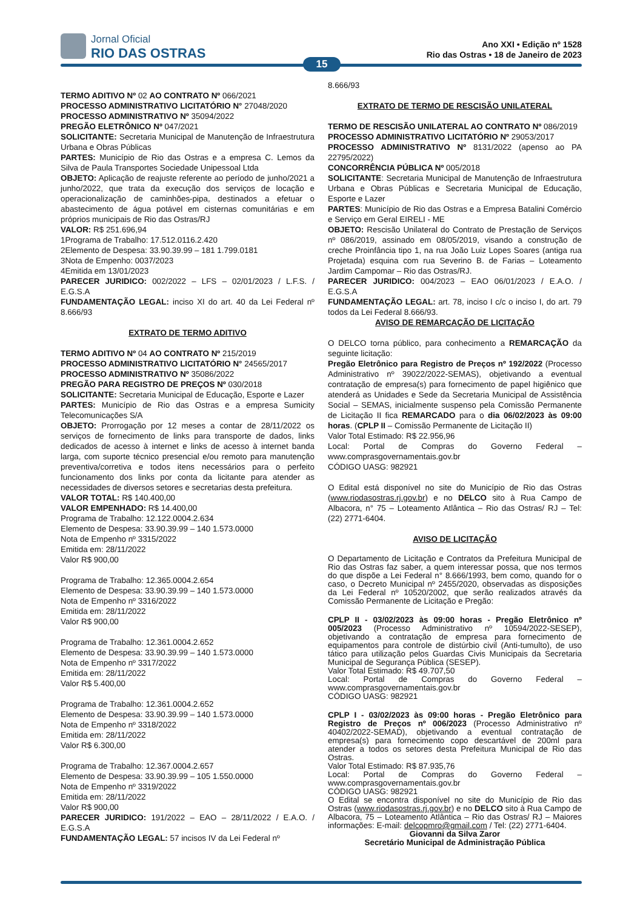Jornal Oficial
RIO DAS OSTRAS
Ano XXI • Edição nº 1528
Rio das Ostras • 18 de Janeiro de 2023
15
TERMO ADITIVO Nº 02 AO CONTRATO Nº 066/2021
PROCESSO ADMINISTRATIVO LICITATÓRIO N° 27048/2020
PROCESSO ADMINISTRATIVO Nº 35094/2022
PREGÃO ELETRÔNICO Nº 047/2021
SOLICITANTE: Secretaria Municipal de Manutenção de Infraestrutura Urbana e Obras Públicas
PARTES: Município de Rio das Ostras e a empresa C. Lemos da Silva de Paula Transportes Sociedade Unipessoal Ltda
OBJETO: Aplicação de reajuste referente ao período de junho/2021 a junho/2022, que trata da execução dos serviços de locação e operacionalização de caminhões-pipa, destinados a efetuar o abastecimento de água potável em cisternas comunitárias e em próprios municipais de Rio das Ostras/RJ
VALOR: R$ 251.696,94
1Programa de Trabalho: 17.512.0116.2.420
2Elemento de Despesa: 33.90.39.99 – 181 1.799.0181
3Nota de Empenho: 0037/2023
4Emitida em 13/01/2023
PARECER JURIDICO: 002/2022 – LFS – 02/01/2023 / L.F.S. / E.G.S.A
FUNDAMENTAÇÃO LEGAL: inciso XI do art. 40 da Lei Federal nº 8.666/93
EXTRATO DE TERMO ADITIVO
TERMO ADITIVO Nº 04 AO CONTRATO Nº 215/2019
PROCESSO ADMINISTRATIVO LICITATÓRIO N° 24565/2017
PROCESSO ADMINISTRATIVO Nº 35086/2022
PREGÃO PARA REGISTRO DE PREÇOS Nº 030/2018
SOLICITANTE: Secretaria Municipal de Educação, Esporte e Lazer
PARTES: Município de Rio das Ostras e a empresa Sumicity Telecomunicações S/A
OBJETO: Prorrogação por 12 meses a contar de 28/11/2022 os serviços de fornecimento de links para transporte de dados, links dedicados de acesso à internet e links de acesso à internet banda larga, com suporte técnico presencial e/ou remoto para manutenção preventiva/corretiva e todos itens necessários para o perfeito funcionamento dos links por conta da licitante para atender as necessidades de diversos setores e secretarias desta prefeitura.
VALOR TOTAL: R$ 140.400,00
VALOR EMPENHADO: R$ 14.400,00
Programa de Trabalho: 12.122.0004.2.634
Elemento de Despesa: 33.90.39.99 – 140 1.573.0000
Nota de Empenho nº 3315/2022
Emitida em: 28/11/2022
Valor R$ 900,00
Programa de Trabalho: 12.365.0004.2.654
Elemento de Despesa: 33.90.39.99 – 140 1.573.0000
Nota de Empenho nº 3316/2022
Emitida em: 28/11/2022
Valor R$ 900,00
Programa de Trabalho: 12.361.0004.2.652
Elemento de Despesa: 33.90.39.99 – 140 1.573.0000
Nota de Empenho nº 3317/2022
Emitida em: 28/11/2022
Valor R$ 5.400,00
Programa de Trabalho: 12.361.0004.2.652
Elemento de Despesa: 33.90.39.99 – 140 1.573.0000
Nota de Empenho nº 3318/2022
Emitida em: 28/11/2022
Valor R$ 6.300,00
Programa de Trabalho: 12.367.0004.2.657
Elemento de Despesa: 33.90.39.99 – 105 1.550.0000
Nota de Empenho nº 3319/2022
Emitida em: 28/11/2022
Valor R$ 900,00
PARECER JURIDICO: 191/2022 – EAO – 28/11/2022 / E.A.O. / E.G.S.A
FUNDAMENTAÇÃO LEGAL: 57 incisos IV da Lei Federal nº
8.666/93
EXTRATO DE TERMO DE RESCISÃO UNILATERAL
TERMO DE RESCISÃO UNILATERAL AO CONTRATO Nº 086/2019
PROCESSO ADMINISTRATIVO LICITATÓRIO Nº 29053/2017
PROCESSO ADMINISTRATIVO Nº 8131/2022 (apenso ao PA 22795/2022)
CONCORRÊNCIA PÚBLICA Nº 005/2018
SOLICITANTE: Secretaria Municipal de Manutenção de Infraestrutura Urbana e Obras Públicas e Secretaria Municipal de Educação, Esporte e Lazer
PARTES: Município de Rio das Ostras e a Empresa Batalini Comércio e Serviço em Geral EIRELI - ME
OBJETO: Rescisão Unilateral do Contrato de Prestação de Serviços nº 086/2019, assinado em 08/05/2019, visando a construção de creche Proinfância tipo 1, na rua João Luiz Lopes Soares (antiga rua Projetada) esquina com rua Severino B. de Farias – Loteamento Jardim Campomar – Rio das Ostras/RJ.
PARECER JURIDICO: 004/2023 – EAO 06/01/2023 / E.A.O. / E.G.S.A
FUNDAMENTAÇÃO LEGAL: art. 78, inciso I c/c o inciso I, do art. 79 todos da Lei Federal 8.666/93.
AVISO DE REMARCAÇÃO DE LICITAÇÃO
O DELCO torna público, para conhecimento a REMARCAÇÃO da seguinte licitação:
Pregão Eletrônico para Registro de Preços nº 192/2022 (Processo Administrativo nº 39022/2022-SEMAS), objetivando a eventual contratação de empresa(s) para fornecimento de papel higiênico que atenderá as Unidades e Sede da Secretaria Municipal de Assistência Social – SEMAS, inicialmente suspenso pela Comissão Permanente de Licitação II fica REMARCADO para o dia 06/02/2023 às 09:00 horas. (CPLP II – Comissão Permanente de Licitação II)
Valor Total Estimado: R$ 22.956,96
Local: Portal de Compras do Governo Federal – www.comprasgovernamentais.gov.br
CÓDIGO UASG: 982921
O Edital está disponível no site do Município de Rio das Ostras (www.riodasostras.rj.gov.br) e no DELCO sito à Rua Campo de Albacora, n° 75 – Loteamento Atlântica – Rio das Ostras/ RJ – Tel: (22) 2771-6404.
AVISO DE LICITAÇÃO
O Departamento de Licitação e Contratos da Prefeitura Municipal de Rio das Ostras faz saber, a quem interessar possa, que nos termos do que dispõe a Lei Federal n° 8.666/1993, bem como, quando for o caso, o Decreto Municipal nº 2455/2020, observadas as disposições da Lei Federal nº 10520/2002, que serão realizados através da Comissão Permanente de Licitação e Pregão:
CPLP II - 03/02/2023 às 09:00 horas - Pregão Eletrônico nº 005/2023 (Processo Administrativo nº 10594/2022-SESEP), objetivando a contratação de empresa para fornecimento de equipamentos para controle de distúrbio civil (Anti-tumulto), de uso tático para utilização pelos Guardas Civis Municipais da Secretaria Municipal de Segurança Pública (SESEP).
Valor Total Estimado: R$ 49.707,50
Local: Portal de Compras do Governo Federal – www.comprasgovernamentais.gov.br
CÓDIGO UASG: 982921
CPLP I - 03/02/2023 às 09:00 horas - Pregão Eletrônico para Registro de Preços nº 006/2023 (Processo Administrativo nº 40402/2022-SEMAD), objetivando a eventual contratação de empresa(s) para fornecimento copo descartável de 200ml para atender a todos os setores desta Prefeitura Municipal de Rio das Ostras.
Valor Total Estimado: R$ 87.935,76
Local: Portal de Compras do Governo Federal – www.comprasgovernamentais.gov.br
CÓDIGO UASG: 982921
O Edital se encontra disponível no site do Município de Rio das Ostras (www.riodasostras.rj.gov.br) e no DELCO sito à Rua Campo de Albacora, 75 – Loteamento Atlântica – Rio das Ostras/ RJ – Maiores informações: E-mail: delcopmro@gmail.com / Tel: (22) 2771-6404.
Giovanni da Silva Zaror
Secretário Municipal de Administração Pública